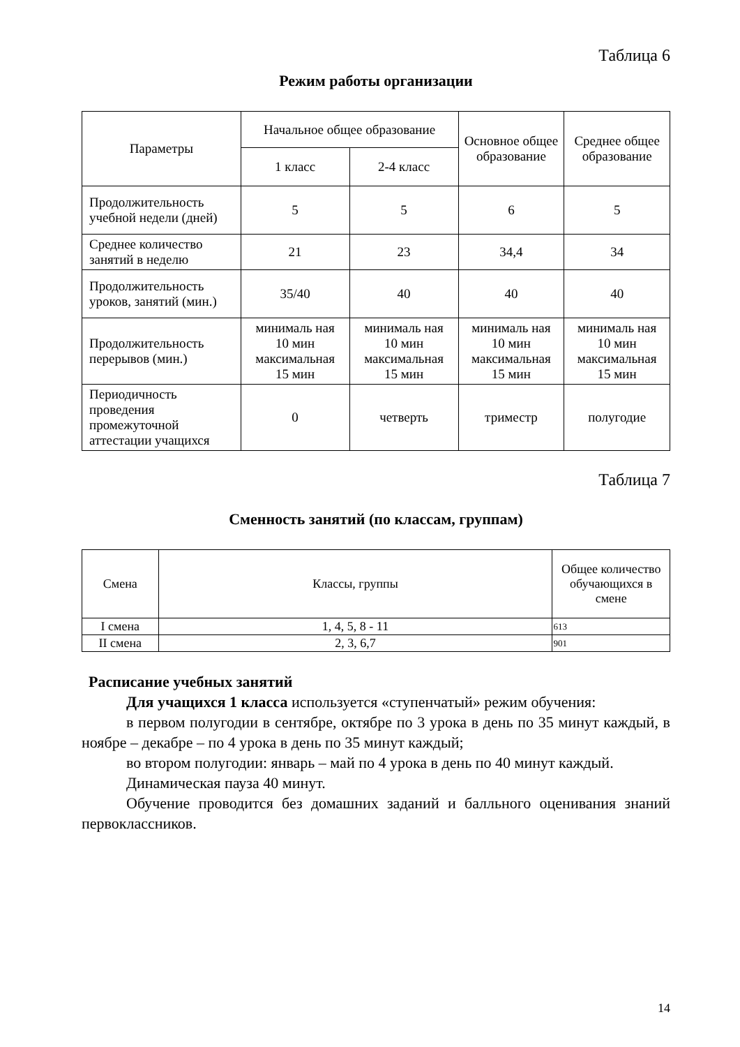Таблица 6
Режим работы организации
| Параметры | Начальное общее образование | | Основное общее образование | Среднее общее образование |
| --- | --- | --- | --- | --- |
| | 1 класс | 2-4 класс | | |
| Продолжительность учебной недели (дней) | 5 | 5 | 6 | 5 |
| Среднее количество занятий в неделю | 21 | 23 | 34,4 | 34 |
| Продолжительность уроков, занятий (мин.) | 35/40 | 40 | 40 | 40 |
| Продолжительность перерывов (мин.) | минималь ная 10 мин максимальная 15 мин | минималь ная 10 мин максимальная 15 мин | минималь ная 10 мин максимальная 15 мин | минималь ная 10 мин максимальная 15 мин |
| Периодичность проведения промежуточной аттестации учащихся | 0 | четверть | триместр | полугодие |
Таблица 7
Сменность занятий (по классам, группам)
| Смена | Классы, группы | Общее количество обучающихся в смене |
| --- | --- | --- |
| I смена | 1, 4, 5, 8 - 11 | 613 |
| II смена | 2, 3, 6,7 | 901 |
Расписание учебных занятий
Для учащихся 1 класса используется «ступенчатый» режим обучения:
в первом полугодии в сентябре, октябре по 3 урока в день по 35 минут каждый, в ноябре – декабре – по 4 урока в день по 35 минут каждый;
во втором полугодии: январь – май по 4 урока в день по 40 минут каждый.
Динамическая пауза 40 минут.
Обучение проводится без домашних заданий и балльного оценивания знаний первоклассников.
14